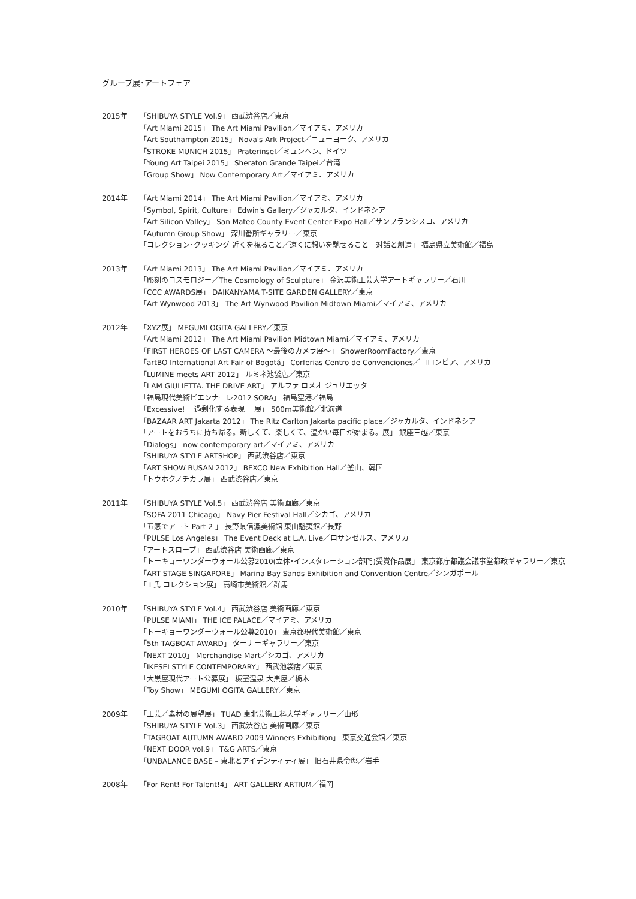グループ展･アートフェア
2015年 「SHIBUYA STYLE Vol.9」 西武渋谷店／東京
「Art Miami 2015」 The Art Miami Pavilion／マイアミ、アメリカ
「Art Southampton 2015」 Nova's Ark Project／ニューヨーク、アメリカ
「STROKE MUNICH 2015」 Praterinsel／ミュンヘン、ドイツ
「Young Art Taipei 2015」 Sheraton Grande Taipei／台湾
「Group Show」 Now Contemporary Art／マイアミ、アメリカ
2014年 「Art Miami 2014」 The Art Miami Pavilion／マイアミ、アメリカ
「Symbol, Spirit, Culture」 Edwin's Gallery／ジャカルタ、インドネシア
「Art Silicon Valley」 San Mateo County Event Center Expo Hall／サンフランシスコ、アメリカ
「Autumn Group Show」 深川番所ギャラリー／東京
「コレクション･クッキング 近くを視ること／遠くに想いを馳せること－対話と創造」 福島県立美術館／福島
2013年 「Art Miami 2013」 The Art Miami Pavilion／マイアミ、アメリカ
「彫刻のコスモロジー／The Cosmology of Sculpture」 金沢美術工芸大学アートギャラリー／石川
「CCC AWARDS展」 DAIKANYAMA T-SITE GARDEN GALLERY／東京
「Art Wynwood 2013」 The Art Wynwood Pavilion Midtown Miami／マイアミ、アメリカ
2012年 「XYZ展」 MEGUMI OGITA GALLERY／東京
「Art Miami 2012」 The Art Miami Pavilion Midtown Miami／マイアミ、アメリカ
「FIRST HEROES OF LAST CAMERA ～最後のカメラ展～」 ShowerRoomFactory／東京
「artBO International Art Fair of Bogotá」 Corferias Centro de Convenciones／コロンビア、アメリカ
「LUMINE meets ART 2012」 ルミネ池袋店／東京
「I AM GIULIETTA. THE DRIVE ART」 アルファ ロメオ ジュリエッタ
「福島現代美術ビエンナーレ2012 SORA」 福島空港／福島
「Excessive! －過剰化する表現－ 展」 500m美術館／北海道
「BAZAAR ART Jakarta 2012」 The Ritz Carlton Jakarta pacific place／ジャカルタ、インドネシア
「アートをおうちに持ち帰る。新しくて、楽しくて、温かい毎日が始まる。展」 銀座三越／東京
「Dialogs」 now contemporary art／マイアミ、アメリカ
「SHIBUYA STYLE ARTSHOP」 西武渋谷店／東京
「ART SHOW BUSAN 2012」 BEXCO New Exhibition Hall／釜山、韓国
「トウホクノチカラ展」 西武渋谷店／東京
2011年 「SHIBUYA STYLE Vol.5」 西武渋谷店 美術画廊／東京
「SOFA 2011 Chicago」 Navy Pier Festival Hall／シカゴ、アメリカ
「五感でアート Part 2 」 長野県信濃美術館 東山魁夷館／長野
「PULSE Los Angeles」 The Event Deck at L.A. Live／ロサンゼルス、アメリカ
「アートスロープ」 西武渋谷店 美術画廊／東京
「トーキョーワンダーウォール公募2010(立体･インスタレーション部門)受賞作品展」 東京都庁都議会議事堂都政ギャラリー／東京
「ART STAGE SINGAPORE」 Marina Bay Sands Exhibition and Convention Centre／シンガポール
「 I 氏 コレクション展」 高崎市美術館／群馬
2010年 「SHIBUYA STYLE Vol.4」 西武渋谷店 美術画廊／東京
「PULSE MIAMI」 THE ICE PALACE／マイアミ、アメリカ
「トーキョーワンダーウォール公募2010」 東京都現代美術館／東京
「5th TAGBOAT AWARD」 ターナーギャラリー／東京
「NEXT 2010」 Merchandise Mart／シカゴ、アメリカ
「IKESEI STYLE CONTEMPORARY」 西武池袋店／東京
「大黒屋現代アート公募展」 板室温泉 大黒屋／栃木
「Toy Show」 MEGUMI OGITA GALLERY／東京
2009年 「工芸／素材の展望展」 TUAD 東北芸術工科大学ギャラリー／山形
「SHIBUYA STYLE Vol.3」 西武渋谷店 美術画廊／東京
「TAGBOAT AUTUMN AWARD 2009 Winners Exhibition」 東京交通会館／東京
「NEXT DOOR vol.9」 T&G ARTS／東京
「UNBALANCE BASE – 東北とアイデンティティ展」 旧石井県令邸／岩手
2008年 「For Rent! For Talent!4」 ART GALLERY ARTIUM／福岡